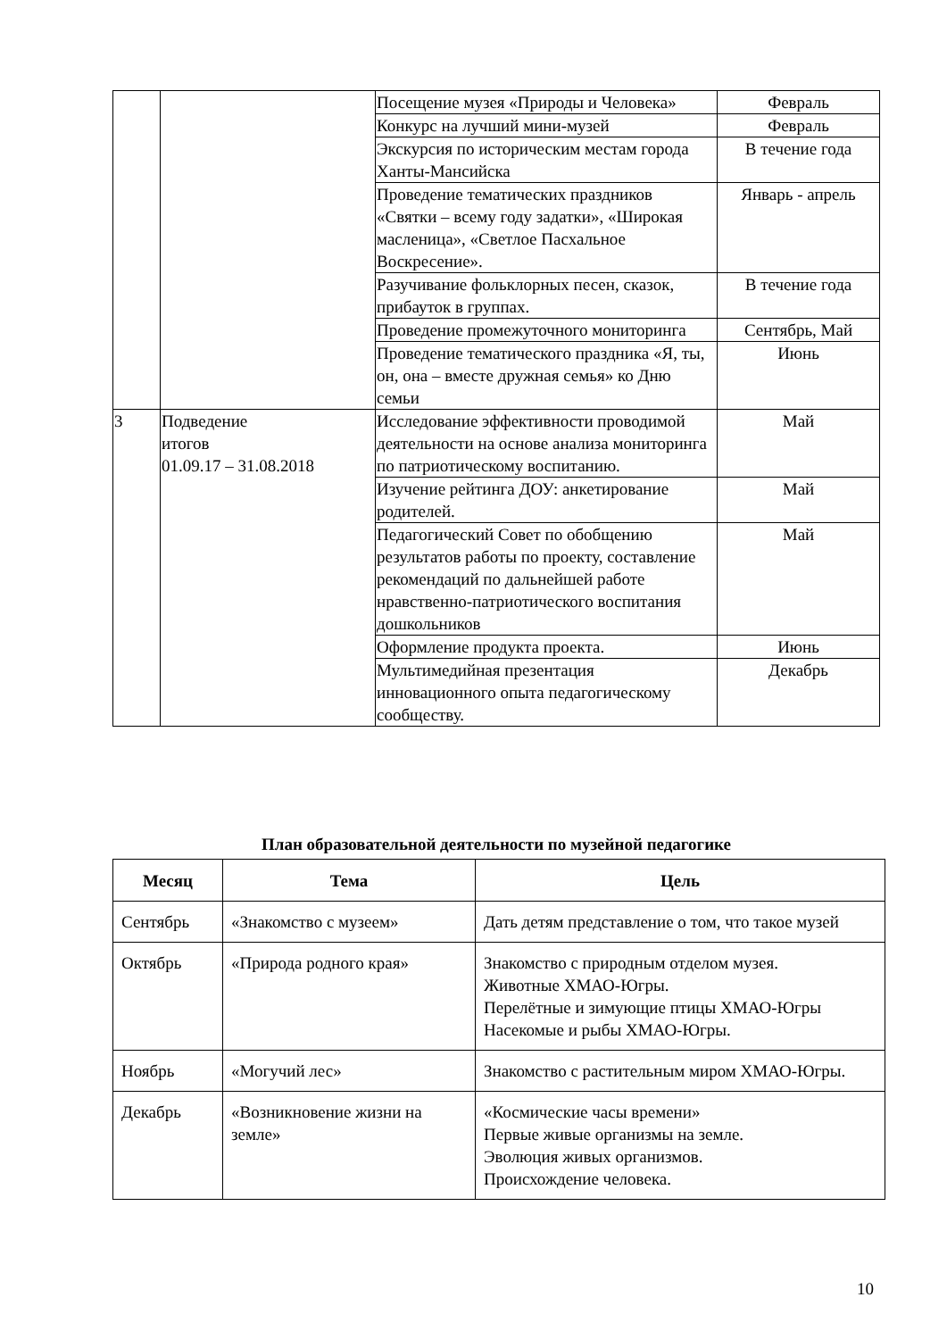| | | Посещение музея «Природы и Человека» | Февраль |
| | | Конкурс на лучший мини-музей | Февраль |
| | | Экскурсия по историческим местам города Ханты-Мансийска | В течение года |
| | | Проведение тематических праздников «Святки – всему году задатки», «Широкая масленица», «Светлое Пасхальное Воскресение». | Январь - апрель |
| | | Разучивание фольклорных песен, сказок, прибауток в группах. | В течение года |
| | | Проведение промежуточного мониторинга | Сентябрь, Май |
| | | Проведение тематического праздника «Я, ты, он, она – вместе дружная семья» ко Дню семьи | Июнь |
| 3 | Подведение итогов 01.09.17 – 31.08.2018 | Исследование эффективности проводимой деятельности на основе анализа мониторинга по патриотическому воспитанию. | Май |
| | | Изучение рейтинга ДОУ: анкетирование родителей. | Май |
| | | Педагогический Совет по обобщению результатов работы по проекту, составление рекомендаций по дальнейшей работе нравственно-патриотического воспитания дошкольников | Май |
| | | Оформление продукта проекта. | Июнь |
| | | Мультимедийная презентация инновационного опыта педагогическому сообществу. | Декабрь |
План образовательной деятельности по музейной педагогике
| Месяц | Тема | Цель |
| --- | --- | --- |
| Сентябрь | «Знакомство с музеем» | Дать детям представление о том, что такое музей |
| Октябрь | «Природа родного края» | Знакомство с природным отделом музея. Животные ХМАО-Югры. Перелётные и зимующие птицы ХМАО-Югры Насекомые и рыбы ХМАО-Югры. |
| Ноябрь | «Могучий лес» | Знакомство с растительным миром ХМАО-Югры. |
| Декабрь | «Возникновение жизни на земле» | «Космические часы времени» Первые живые организмы на земле. Эволюция живых организмов. Происхождение человека. |
10